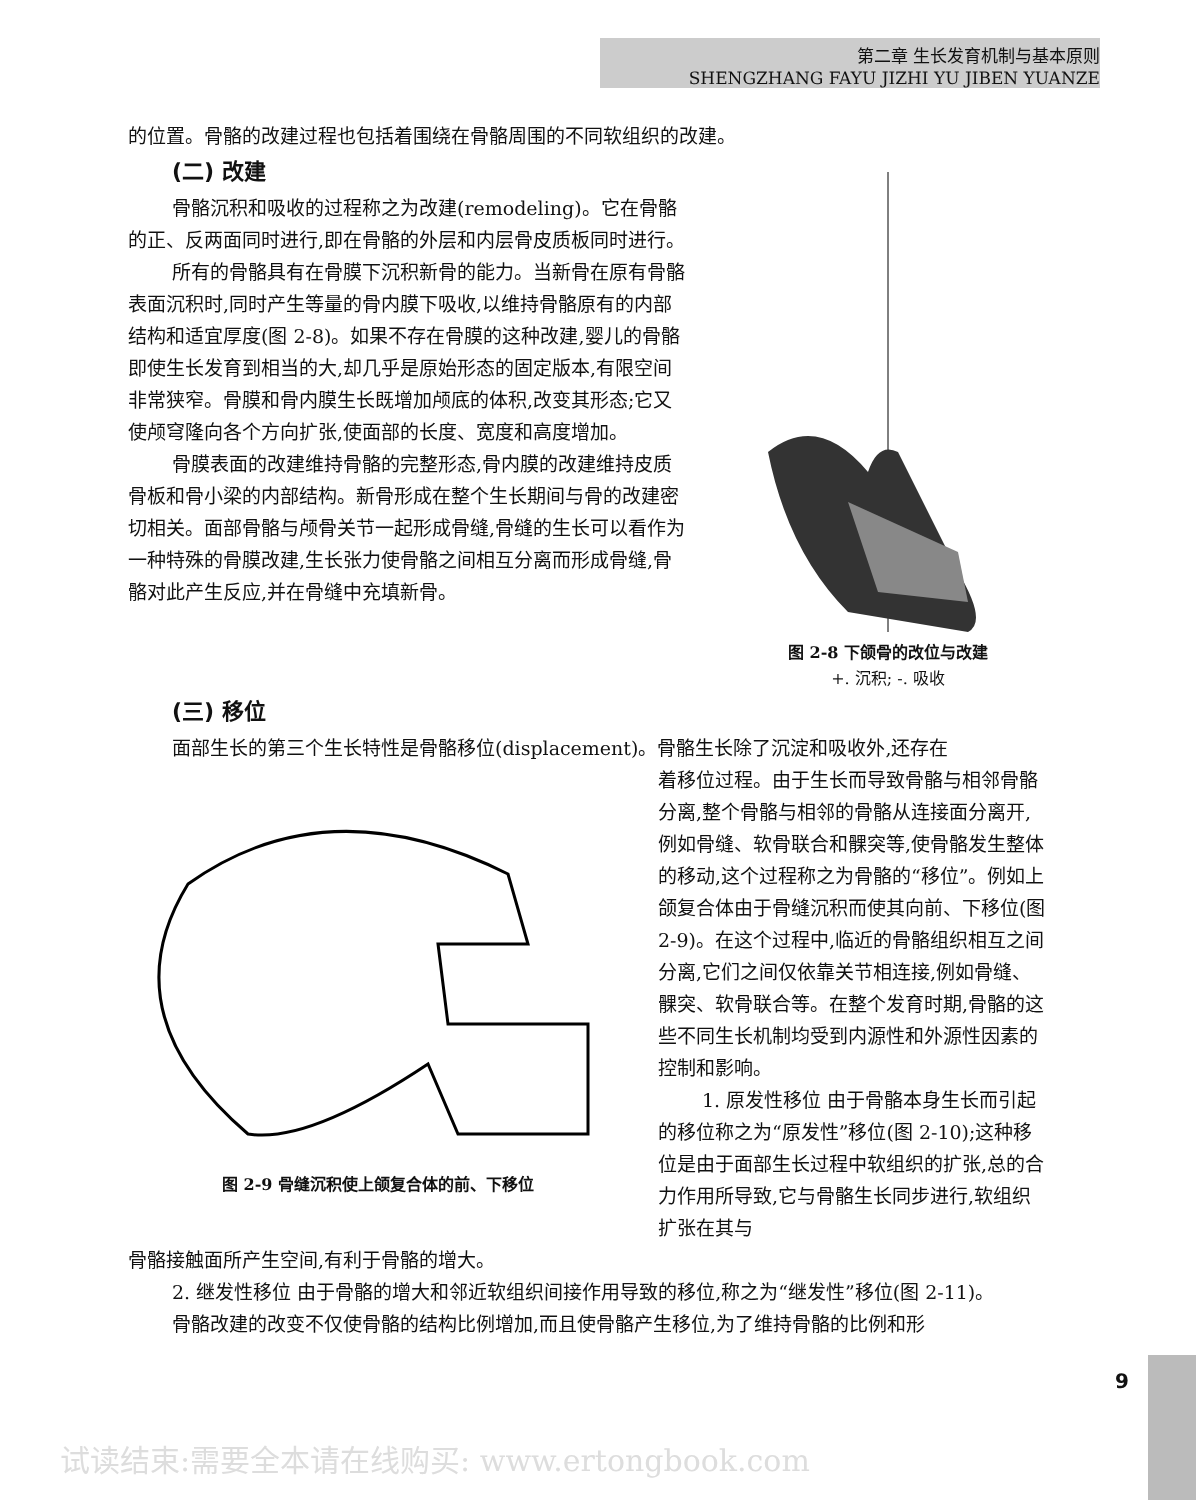第二章 生长发育机制与基本原则
SHENGZHANG FAYU JIZHI YU JIBEN YUANZE
的位置。骨骼的改建过程也包括着围绕在骨骼周围的不同软组织的改建。
(二) 改建
骨骼沉积和吸收的过程称之为改建(remodeling)。它在骨骼的正、反两面同时进行,即在骨骼的外层和内层骨皮质板同时进行。
所有的骨骼具有在骨膜下沉积新骨的能力。当新骨在原有骨骼表面沉积时,同时产生等量的骨内膜下吸收,以维持骨骼原有的内部结构和适宜厚度(图 2-8)。如果不存在骨膜的这种改建,婴儿的骨骼即使生长发育到相当的大,却几乎是原始形态的固定版本,有限空间非常狭窄。骨膜和骨内膜生长既增加颅底的体积,改变其形态;它又使颅穹隆向各个方向扩张,使面部的长度、宽度和高度增加。
骨膜表面的改建维持骨骼的完整形态,骨内膜的改建维持皮质骨板和骨小梁的内部结构。新骨形成在整个生长期间与骨的改建密切相关。面部骨骼与颅骨关节一起形成骨缝,骨缝的生长可以看作为一种特殊的骨膜改建,生长张力使骨骼之间相互分离而形成骨缝,骨骼对此产生反应,并在骨缝中充填新骨。
图 2-8 下颌骨的改位与改建
+. 沉积; -. 吸收
(三) 移位
面部生长的第三个生长特性是骨骼移位(displacement)。骨骼生长除了沉淀和吸收外,还存在
图 2-9 骨缝沉积使上颌复合体的前、下移位
着移位过程。由于生长而导致骨骼与相邻骨骼分离,整个骨骼与相邻的骨骼从连接面分离开,例如骨缝、软骨联合和髁突等,使骨骼发生整体的移动,这个过程称之为骨骼的“移位”。例如上颌复合体由于骨缝沉积而使其向前、下移位(图 2-9)。在这个过程中,临近的骨骼组织相互之间分离,它们之间仅依靠关节相连接,例如骨缝、髁突、软骨联合等。在整个发育时期,骨骼的这些不同生长机制均受到内源性和外源性因素的控制和影响。
1. 原发性移位 由于骨骼本身生长而引起的移位称之为“原发性”移位(图 2-10);这种移位是由于面部生长过程中软组织的扩张,总的合力作用所导致,它与骨骼生长同步进行,软组织扩张在其与
骨骼接触面所产生空间,有利于骨骼的增大。
2. 继发性移位 由于骨骼的增大和邻近软组织间接作用导致的移位,称之为“继发性”移位(图 2-11)。
骨骼改建的改变不仅使骨骼的结构比例增加,而且使骨骼产生移位,为了维持骨骼的比例和形
9
试读结束:需要全本请在线购买: www.ertongbook.com